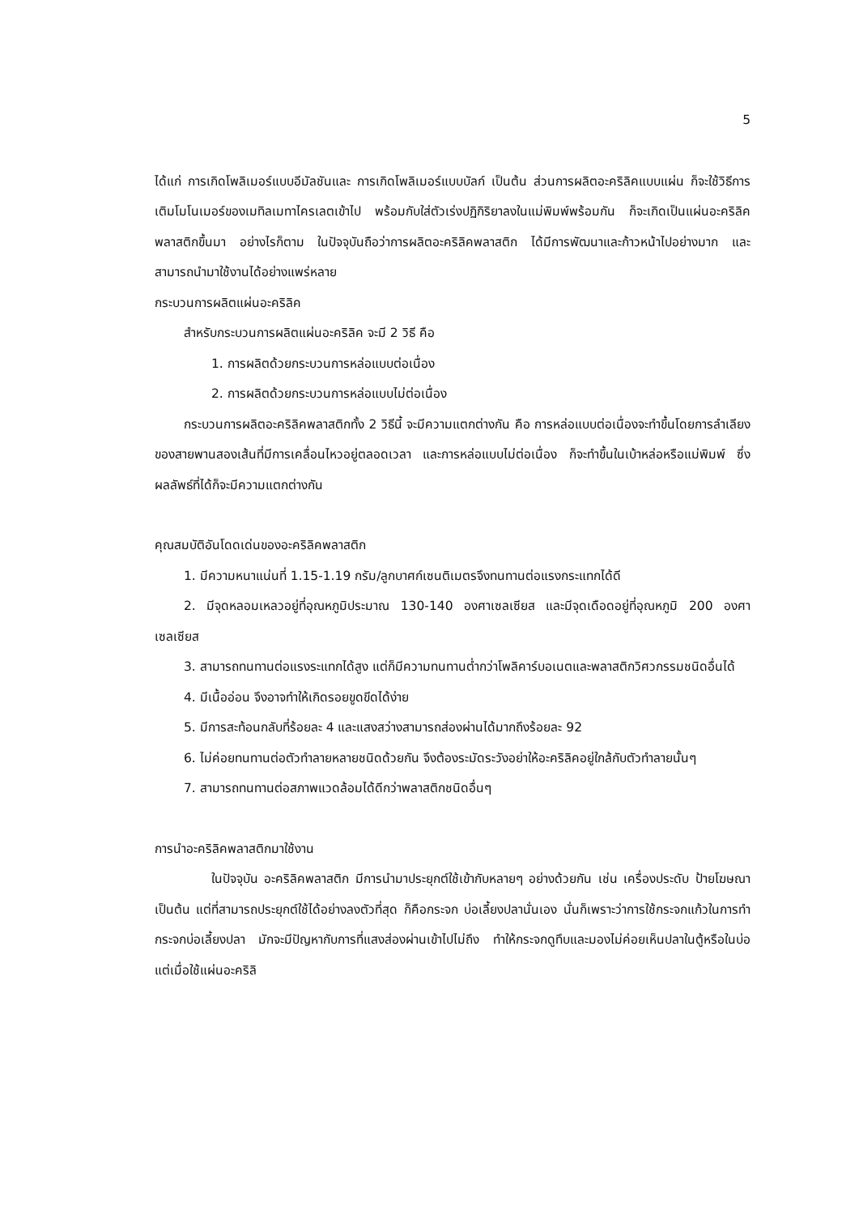5
ได้แก่ การเกิดโพลิเมอร์แบบอีมัลชันและ การเกิดโพลิเมอร์แบบบัลก์ เป็นต้น ส่วนการผลิตอะคริลิคแบบแผ่น ก็จะใช้วิธีการเติมโมโนเมอร์ของเมทิลเมทาไครเลตเข้าไป พร้อมกับใส่ตัวเร่งปฏิกิริยาลงในแม่พิมพ์พร้อมกัน ก็จะเกิดเป็นแผ่นอะคริลิคพลาสติกขึ้นมา อย่างไรก็ตาม ในปัจจุบันถือว่าการผลิตอะคริลิคพลาสติก ได้มีการพัฒนาและก้าวหน้าไปอย่างมาก และสามารถนำมาใช้งานได้อย่างแพร่หลาย
กระบวนการผลิตแผ่นอะคริลิค
สำหรับกระบวนการผลิตแผ่นอะคริลิค จะมี 2 วิธี คือ
1. การผลิตด้วยกระบวนการหล่อแบบต่อเนื่อง
2. การผลิตด้วยกระบวนการหล่อแบบไม่ต่อเนื่อง
กระบวนการผลิตอะคริลิคพลาสติกทั้ง 2 วิธีนี้ จะมีความแตกต่างกัน คือ การหล่อแบบต่อเนื่องจะทำขึ้นโดยการลำเลียงของสายพานสองเส้นที่มีการเคลื่อนไหวอยู่ตลอดเวลา และการหล่อแบบไม่ต่อเนื่อง ก็จะทำขึ้นในเบ้าหล่อหรือแม่พิมพ์ ซึ่งผลลัพธ์ที่ได้ก็จะมีความแตกต่างกัน
คุณสมบัติอันโดดเด่นของอะคริลิคพลาสติก
1. มีความหนาแน่นที่ 1.15-1.19 กรัม/ลูกบาศก์เซนติเมตรจึงทนทานต่อแรงกระแทกได้ดี
2. มีจุดหลอมเหลวอยู่ที่อุณหภูมิประมาณ 130-140 องศาเซลเซียส และมีจุดเดือดอยู่ที่อุณหภูมิ 200 องศาเซลเซียส
3. สามารถทนทานต่อแรงระแทกได้สูง แต่ก็มีความทนทานต่ำกว่าโพลิคาร์บอเนตและพลาสติกวิศวกรรมชนิดอื่นได้
4. มีเนื้ออ่อน จึงอาจทำให้เกิดรอยขูดขีดได้ง่าย
5. มีการสะท้อนกลับที่ร้อยละ 4 และแสงสว่างสามารถส่องผ่านได้มากถึงร้อยละ 92
6. ไม่ค่อยทนทานต่อตัวทำลายหลายชนิดด้วยกัน จึงต้องระมัดระวังอย่าให้อะคริลิคอยู่ใกล้กับตัวทำลายนั้นๆ
7. สามารถทนทานต่อสภาพแวดล้อมได้ดีกว่าพลาสติกชนิดอื่นๆ
การนำอะคริลิคพลาสติกมาใช้งาน
ในปัจจุบัน อะคริลิคพลาสติก มีการนำมาประยุกต์ใช้เข้ากับหลายๆ อย่างด้วยกัน เช่น เครื่องประดับ ป้ายโฆษณา เป็นต้น แต่ที่สามารถประยุกต์ใช้ได้อย่างลงตัวที่สุด ก็คือกระจก บ่อเลี้ยงปลานั่นเอง นั่นก็เพราะว่าการใช้กระจกแก้วในการทำกระจกบ่อเลี้ยงปลา มักจะมีปัญหากับการที่แสงส่องผ่านเข้าไปไม่ถึง ทำให้กระจกดูทึบและมองไม่ค่อยเห็นปลาในตู้หรือในบ่อ แต่เมื่อใช้แผ่นอะคริลิ